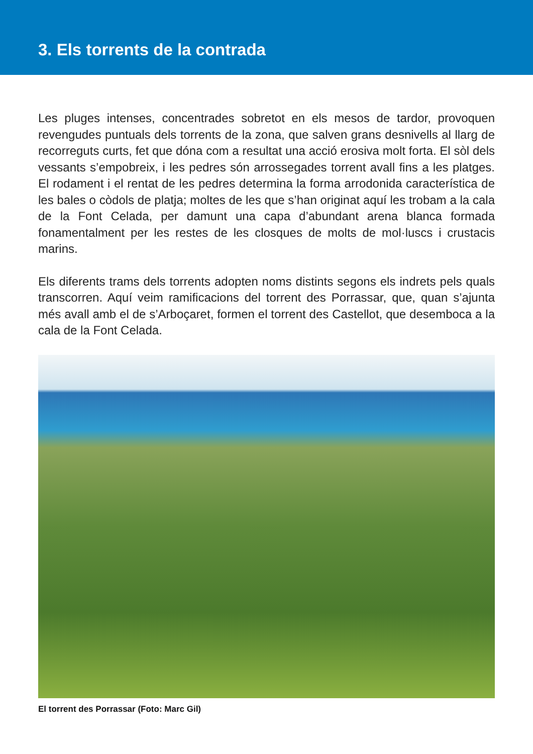3. Els torrents de la contrada
Les pluges intenses, concentrades sobretot en els mesos de tardor, provoquen revengudes puntuals dels torrents de la zona, que salven grans desnivells al llarg de recorreguts curts, fet que dóna com a resultat una acció erosiva molt forta. El sòl dels vessants s’empobreix, i les pedres són arrossegades torrent avall fins a les platges. El rodament i el rentat de les pedres determina la forma arrodonida característica de les bales o còdols de platja; moltes de les que s’han originat aquí les trobam a la cala de la Font Celada, per damunt una capa d’abundant arena blanca formada fonamentalment per les restes de les closques de molts de mol·luscs i crustacis marins.
Els diferents trams dels torrents adopten noms distints segons els indrets pels quals transcorren. Aquí veim ramificacions del torrent des Porrassar, que, quan s’ajunta més avall amb el de s’Arboçaret, formen el torrent des Castellot, que desemboca a la cala de la Font Celada.
El torrent des Porrassar (Foto: Marc Gil)